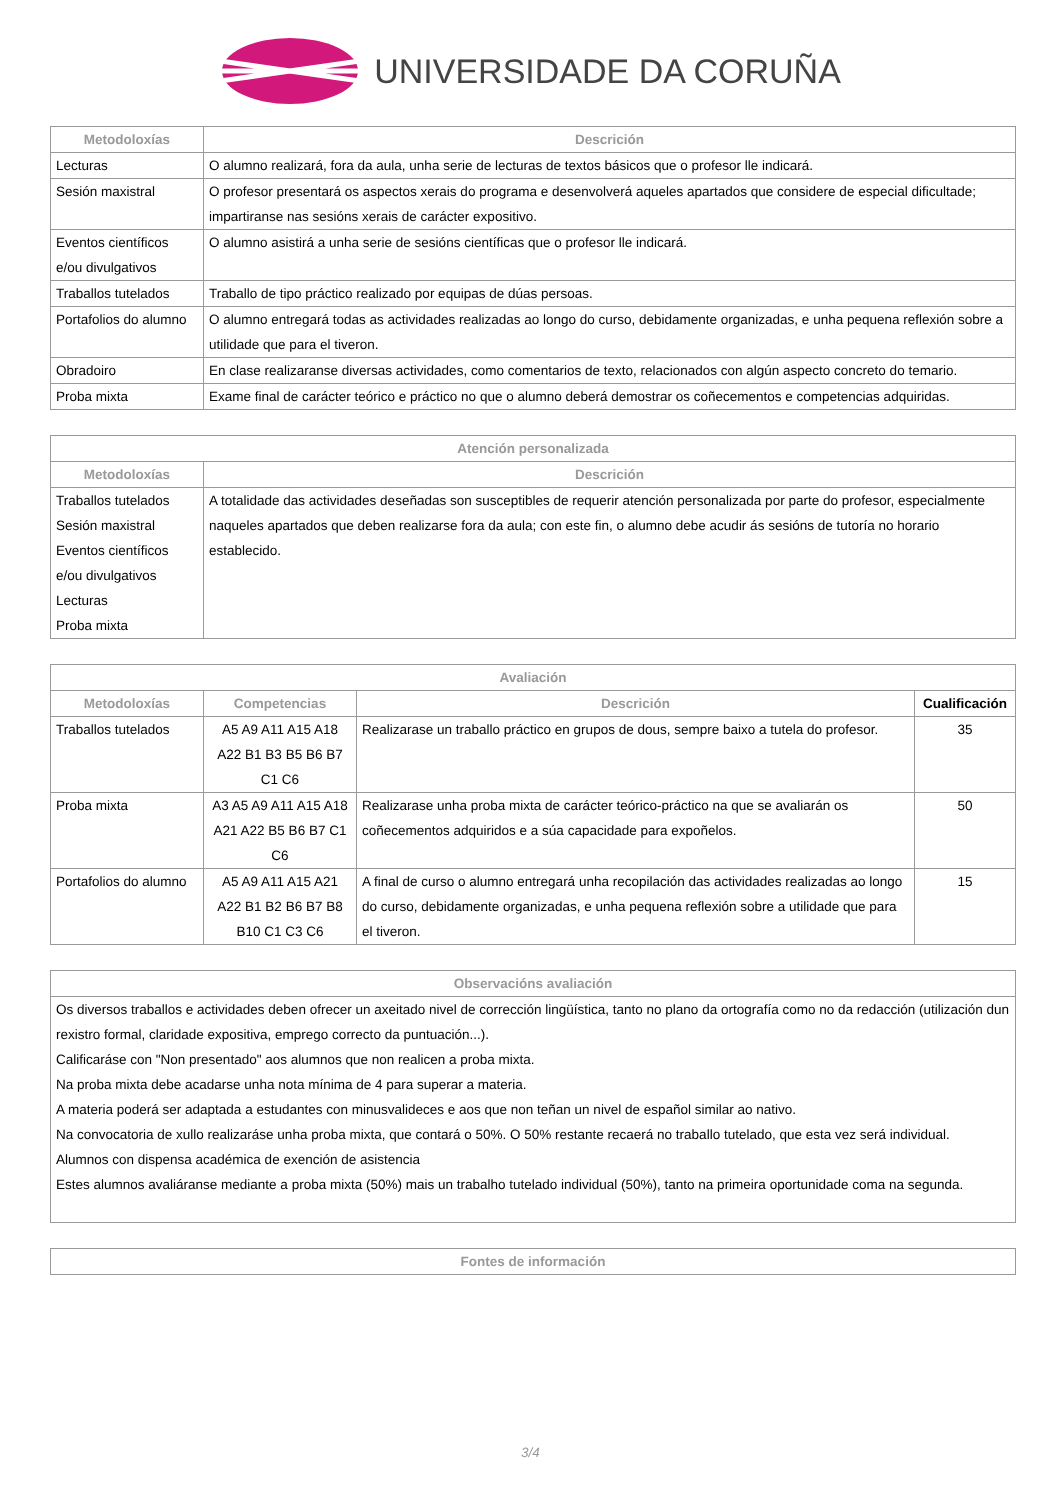UNIVERSIDADE DA CORUÑA
| Metodoloxías | Descrición |
| --- | --- |
| Lecturas | O alumno realizará, fora da aula, unha serie de lecturas de textos básicos que o profesor lle indicará. |
| Sesión maxistral | O profesor presentará os aspectos xerais do programa e desenvolverá aqueles apartados que considere de especial dificultade; impartiranse nas sesións xerais de carácter expositivo. |
| Eventos científicos e/ou divulgativos | O alumno asistirá a unha serie de sesións científicas que o profesor lle indicará. |
| Traballos tutelados | Traballo de tipo práctico realizado por equipas de dúas persoas. |
| Portafolios do alumno | O alumno entregará todas as actividades realizadas ao longo do curso, debidamente organizadas, e unha pequena reflexión sobre a utilidade que para el tiveron. |
| Obradoiro | En clase realizaranse diversas actividades, como comentarios de texto, relacionados con algún aspecto concreto do temario. |
| Proba mixta | Exame final de carácter teórico e práctico no que o alumno deberá demostrar os coñecementos e competencias adquiridas. |
| Atención personalizada | |
| --- | --- |
| Metodoloxías | Descrición |
| Traballos tutelados Sesión maxistral Eventos científicos e/ou divulgativos Lecturas Proba mixta | A totalidade das actividades deseñadas son susceptibles de requerir atención personalizada por parte do profesor, especialmente naqueles apartados que deben realizarse fora da aula; con este fin, o alumno debe acudir ás sesións de tutoría no horario establecido. |
| Avaliación | | | |
| --- | --- | --- | --- |
| Metodoloxías | Competencias | Descrición | Cualificación |
| Traballos tutelados | A5 A9 A11 A15 A18 A22 B1 B3 B5 B6 B7 C1 C6 | Realizarase un traballo práctico en grupos de dous, sempre baixo a tutela do profesor. | 35 |
| Proba mixta | A3 A5 A9 A11 A15 A18 A21 A22 B5 B6 B7 C1 C6 | Realizarase unha proba mixta de carácter teórico-práctico na que se avaliarán os coñecementos adquiridos e a súa capacidade para expoñelos. | 50 |
| Portafolios do alumno | A5 A9 A11 A15 A21 A22 B1 B2 B6 B7 B8 B10 C1 C3 C6 | A final de curso o alumno entregará unha recopilación das actividades realizadas ao longo do curso, debidamente organizadas, e unha pequena reflexión sobre a utilidade que para el tiveron. | 15 |
| Observacións avaliación |
| --- |
| Os diversos traballos e actividades deben ofrecer un axeitado nivel de corrección lingüística, tanto no plano da ortografía como no da redacción (utilización dun rexistro formal, claridade expositiva, emprego correcto da puntuación...). Calificaráse con "Non presentado" aos alumnos que non realicen a proba mixta. Na proba mixta debe acadarse unha nota mínima de 4 para superar a materia. A materia poderá ser adaptada a estudantes con minusvalideces e aos que non teñan un nivel de español similar ao nativo. Na convocatoria de xullo realizaráse unha proba mixta, que contará o 50%. O 50% restante recaerá no traballo tutelado, que esta vez será individual. Alumnos con dispensa académica de exención de asistencia Estes alumnos avaliáranse mediante a proba mixta (50%) mais un trabalho tutelado individual (50%), tanto na primeira oportunidade coma na segunda. |
| Fontes de información |
| --- |
3/4